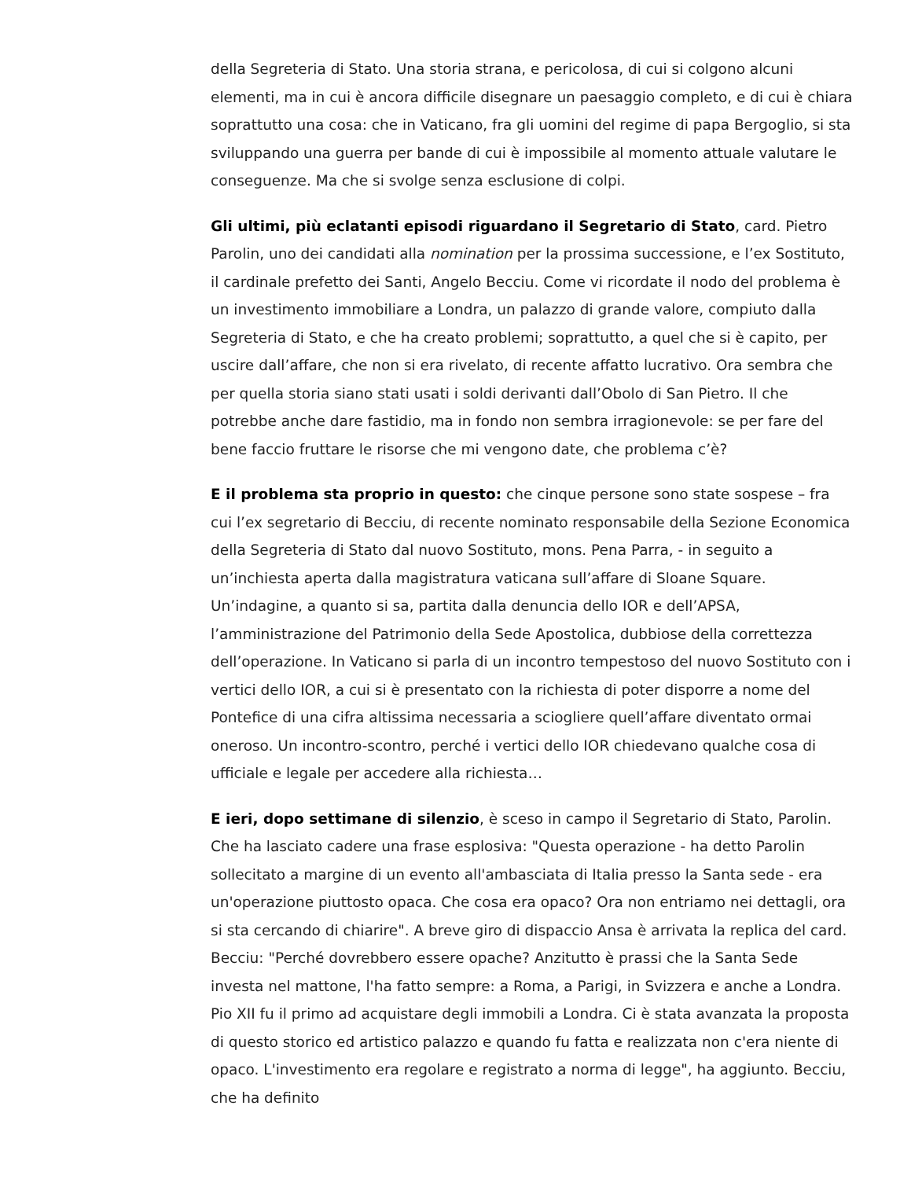della Segreteria di Stato. Una storia strana, e pericolosa, di cui si colgono alcuni elementi, ma in cui è ancora difficile disegnare un paesaggio completo, e di cui è chiara soprattutto una cosa: che in Vaticano, fra gli uomini del regime di papa Bergoglio, si sta sviluppando una guerra per bande di cui è impossibile al momento attuale valutare le conseguenze. Ma che si svolge senza esclusione di colpi.
Gli ultimi, più eclatanti episodi riguardano il Segretario di Stato, card. Pietro Parolin, uno dei candidati alla nomination per la prossima successione, e l’ex Sostituto, il cardinale prefetto dei Santi, Angelo Becciu. Come vi ricordate il nodo del problema è un investimento immobiliare a Londra, un palazzo di grande valore, compiuto dalla Segreteria di Stato, e che ha creato problemi; soprattutto, a quel che si è capito, per uscire dall’affare, che non si era rivelato, di recente affatto lucrativo. Ora sembra che per quella storia siano stati usati i soldi derivanti dall’Obolo di San Pietro. Il che potrebbe anche dare fastidio, ma in fondo non sembra irragionevole: se per fare del bene faccio fruttare le risorse che mi vengono date, che problema c’è?
E il problema sta proprio in questo: che cinque persone sono state sospese – fra cui l’ex segretario di Becciu, di recente nominato responsabile della Sezione Economica della Segreteria di Stato dal nuovo Sostituto, mons. Pena Parra, - in seguito a un’inchiesta aperta dalla magistratura vaticana sull’affare di Sloane Square. Un’indagine, a quanto si sa, partita dalla denuncia dello IOR e dell’APSA, l’amministrazione del Patrimonio della Sede Apostolica, dubbiose della correttezza dell’operazione. In Vaticano si parla di un incontro tempestoso del nuovo Sostituto con i vertici dello IOR, a cui si è presentato con la richiesta di poter disporre a nome del Pontefice di una cifra altissima necessaria a sciogliere quell’affare diventato ormai oneroso. Un incontro-scontro, perché i vertici dello IOR chiedevano qualche cosa di ufficiale e legale per accedere alla richiesta…
E ieri, dopo settimane di silenzio, è sceso in campo il Segretario di Stato, Parolin. Che ha lasciato cadere una frase esplosiva: "Questa operazione - ha detto Parolin sollecitato a margine di un evento all'ambasciata di Italia presso la Santa sede - era un'operazione piuttosto opaca. Che cosa era opaco? Ora non entriamo nei dettagli, ora si sta cercando di chiarire". A breve giro di dispaccio Ansa è arrivata la replica del card. Becciu: "Perché dovrebbero essere opache? Anzitutto è prassi che la Santa Sede investa nel mattone, l'ha fatto sempre: a Roma, a Parigi, in Svizzera e anche a Londra. Pio XII fu il primo ad acquistare degli immobili a Londra. Ci è stata avanzata la proposta di questo storico ed artistico palazzo e quando fu fatta e realizzata non c'era niente di opaco. L'investimento era regolare e registrato a norma di legge", ha aggiunto. Becciu, che ha definito